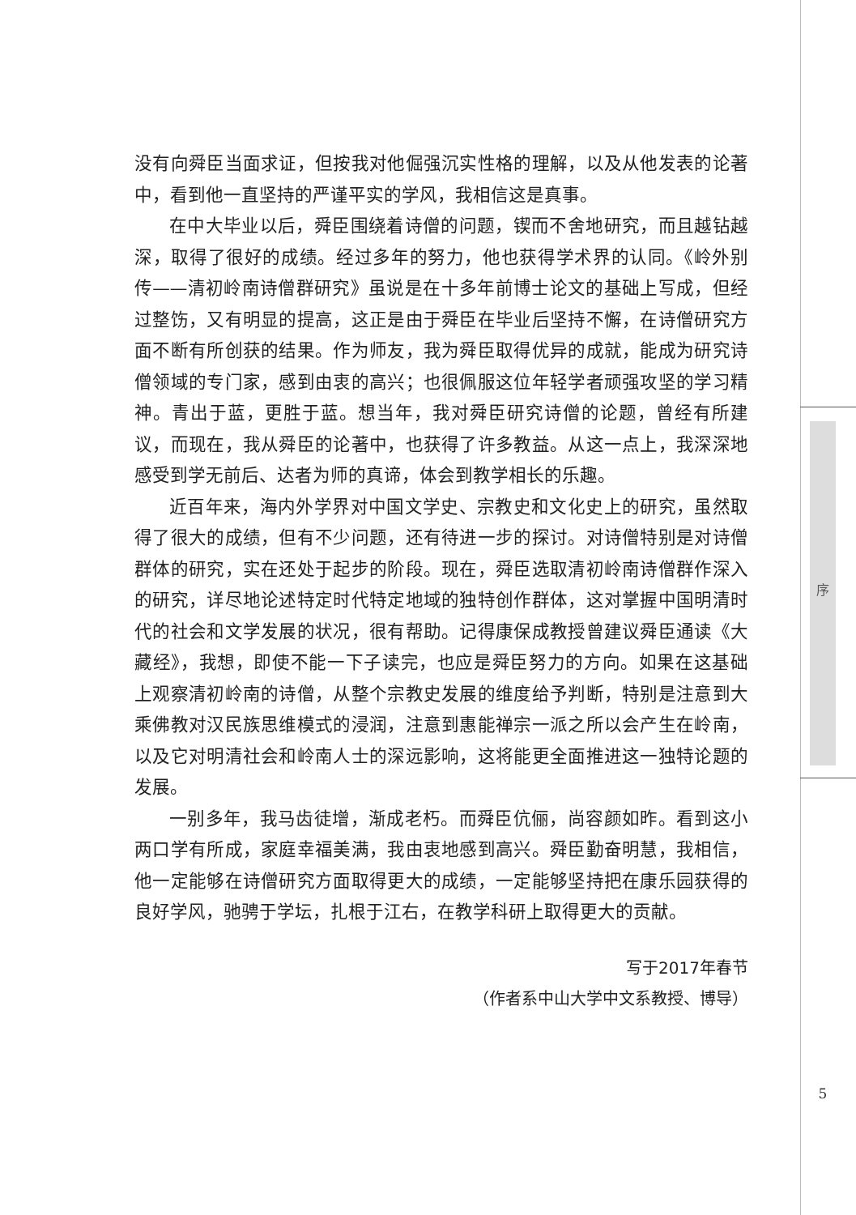没有向舜臣当面求证，但按我对他倔强沉实性格的理解，以及从他发表的论著中，看到他一直坚持的严谨平实的学风，我相信这是真事。
在中大毕业以后，舜臣围绕着诗僧的问题，锲而不舍地研究，而且越钻越深，取得了很好的成绩。经过多年的努力，他也获得学术界的认同。《岭外别传——清初岭南诗僧群研究》虽说是在十多年前博士论文的基础上写成，但经过整饬，又有明显的提高，这正是由于舜臣在毕业后坚持不懈，在诗僧研究方面不断有所创获的结果。作为师友，我为舜臣取得优异的成就，能成为研究诗僧领域的专门家，感到由衷的高兴；也很佩服这位年轻学者顽强攻坚的学习精神。青出于蓝，更胜于蓝。想当年，我对舜臣研究诗僧的论题，曾经有所建议，而现在，我从舜臣的论著中，也获得了许多教益。从这一点上，我深深地感受到学无前后、达者为师的真谛，体会到教学相长的乐趣。
近百年来，海内外学界对中国文学史、宗教史和文化史上的研究，虽然取得了很大的成绩，但有不少问题，还有待进一步的探讨。对诗僧特别是对诗僧群体的研究，实在还处于起步的阶段。现在，舜臣选取清初岭南诗僧群作深入的研究，详尽地论述特定时代特定地域的独特创作群体，这对掌握中国明清时代的社会和文学发展的状况，很有帮助。记得康保成教授曾建议舜臣通读《大藏经》，我想，即使不能一下子读完，也应是舜臣努力的方向。如果在这基础上观察清初岭南的诗僧，从整个宗教史发展的维度给予判断，特别是注意到大乘佛教对汉民族思维模式的浸润，注意到惠能禅宗一派之所以会产生在岭南，以及它对明清社会和岭南人士的深远影响，这将能更全面推进这一独特论题的发展。
一别多年，我马齿徒增，渐成老朽。而舜臣伉俪，尚容颜如昨。看到这小两口学有所成，家庭幸福美满，我由衷地感到高兴。舜臣勤奋明慧，我相信，他一定能够在诗僧研究方面取得更大的成绩，一定能够坚持把在康乐园获得的良好学风，驰骋于学坛，扎根于江右，在教学科研上取得更大的贡献。
写于2017年春节
（作者系中山大学中文系教授、博导）
序
5